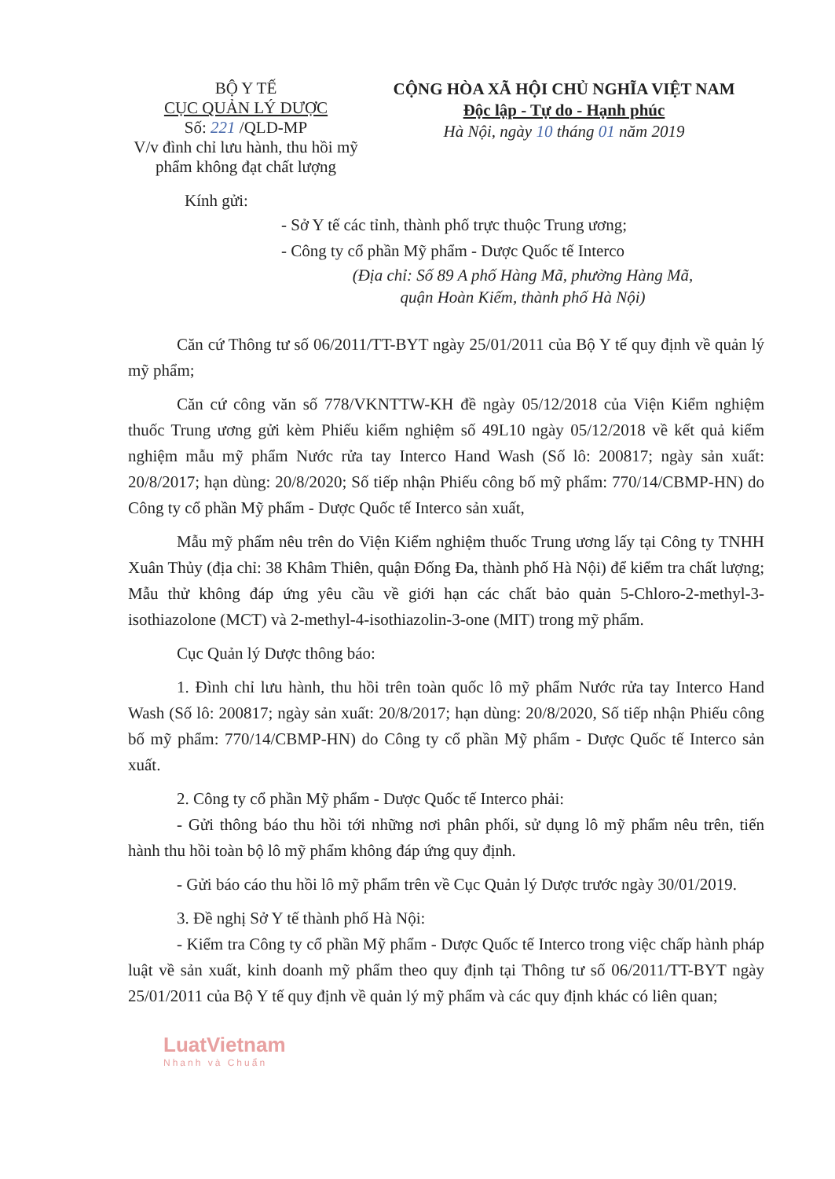BỘ Y TẾ
CỤC QUẢN LÝ DƯỢC
Số: 221 /QLD-MP
V/v đình chỉ lưu hành, thu hồi mỹ phẩm không đạt chất lượng
CỘNG HÒA XÃ HỘI CHỦ NGHĨA VIỆT NAM
Độc lập - Tự do - Hạnh phúc
Hà Nội, ngày 10 tháng 01 năm 2019
Kính gửi:
- Sở Y tế các tỉnh, thành phố trực thuộc Trung ương;
- Công ty cổ phần Mỹ phẩm - Dược Quốc tế Interco
(Địa chỉ: Số 89 A phố Hàng Mã, phường Hàng Mã,
quận Hoàn Kiếm, thành phố Hà Nội)
Căn cứ Thông tư số 06/2011/TT-BYT ngày 25/01/2011 của Bộ Y tế quy định về quản lý mỹ phẩm;
Căn cứ công văn số 778/VKNTTW-KH đề ngày 05/12/2018 của Viện Kiểm nghiệm thuốc Trung ương gửi kèm Phiếu kiểm nghiệm số 49L10 ngày 05/12/2018 về kết quả kiểm nghiệm mẫu mỹ phẩm Nước rửa tay Interco Hand Wash (Số lô: 200817; ngày sản xuất: 20/8/2017; hạn dùng: 20/8/2020; Số tiếp nhận Phiếu công bố mỹ phẩm: 770/14/CBMP-HN) do Công ty cổ phần Mỹ phẩm - Dược Quốc tế Interco sản xuất,
Mẫu mỹ phẩm nêu trên do Viện Kiểm nghiệm thuốc Trung ương lấy tại Công ty TNHH Xuân Thủy (địa chỉ: 38 Khâm Thiên, quận Đống Đa, thành phố Hà Nội) để kiểm tra chất lượng; Mẫu thử không đáp ứng yêu cầu về giới hạn các chất bảo quản 5-Chloro-2-methyl-3-isothiazolone (MCT) và 2-methyl-4-isothiazolin-3-one (MIT) trong mỹ phẩm.
Cục Quản lý Dược thông báo:
1. Đình chỉ lưu hành, thu hồi trên toàn quốc lô mỹ phẩm Nước rửa tay Interco Hand Wash (Số lô: 200817; ngày sản xuất: 20/8/2017; hạn dùng: 20/8/2020, Số tiếp nhận Phiếu công bố mỹ phẩm: 770/14/CBMP-HN) do Công ty cổ phần Mỹ phẩm - Dược Quốc tế Interco sản xuất.
2. Công ty cổ phần Mỹ phẩm - Dược Quốc tế Interco phải:
- Gửi thông báo thu hồi tới những nơi phân phối, sử dụng lô mỹ phẩm nêu trên, tiến hành thu hồi toàn bộ lô mỹ phẩm không đáp ứng quy định.
- Gửi báo cáo thu hồi lô mỹ phẩm trên về Cục Quản lý Dược trước ngày 30/01/2019.
3. Đề nghị Sở Y tế thành phố Hà Nội:
- Kiểm tra Công ty cổ phần Mỹ phẩm - Dược Quốc tế Interco trong việc chấp hành pháp luật về sản xuất, kinh doanh mỹ phẩm theo quy định tại Thông tư số 06/2011/TT-BYT ngày 25/01/2011 của Bộ Y tế quy định về quản lý mỹ phẩm và các quy định khác có liên quan;
LuatVietnam
Nhanh và Chuẩn